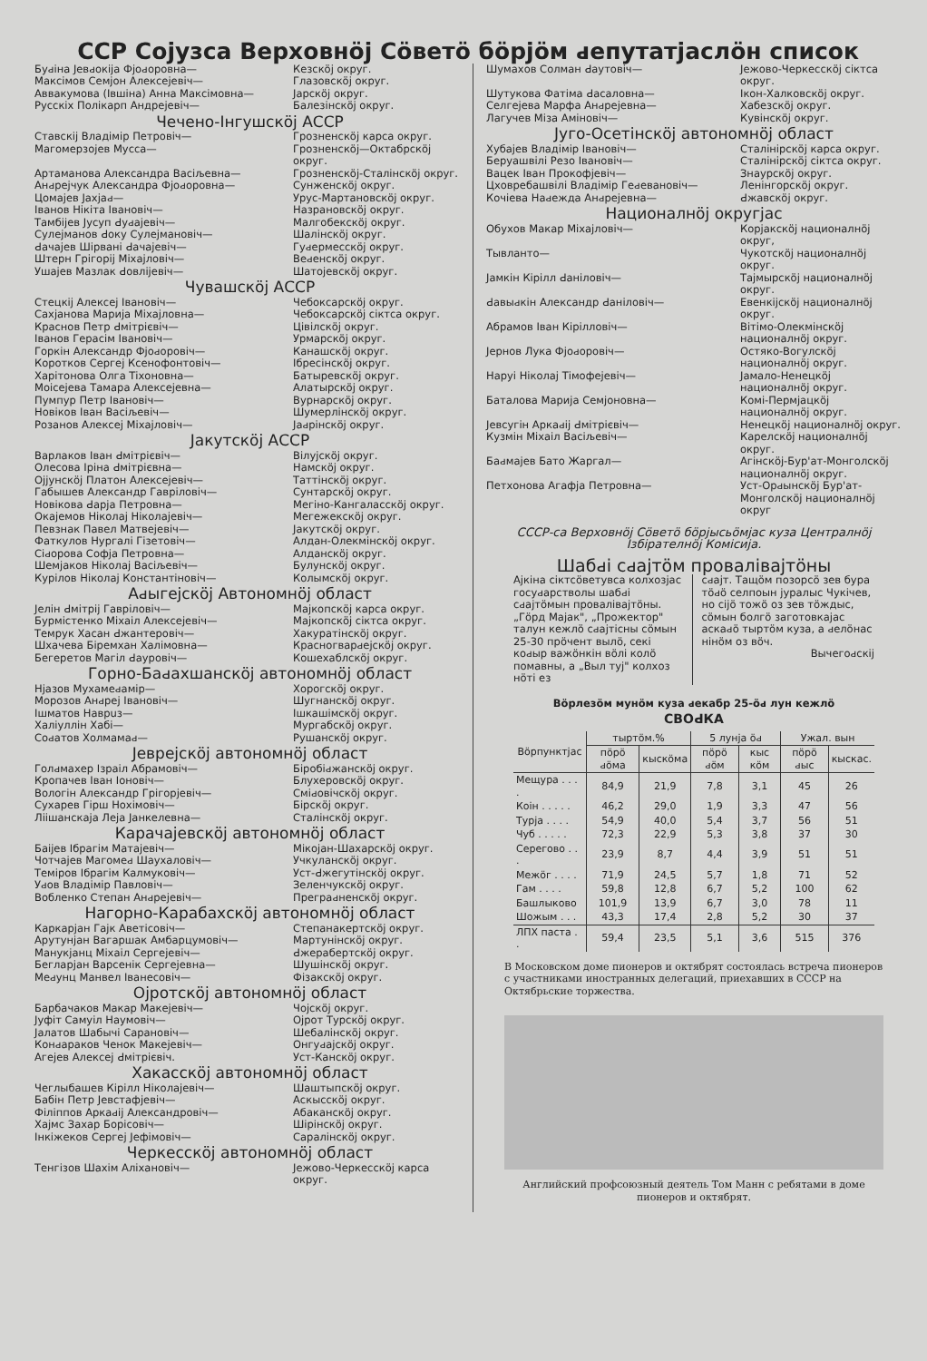ССР Сојузса Верховнӧј Сӧветӧ бӧрјӧм ԁепутатјаслӧн список
Буԁіна Јевԁокіја Фјоԁоровна— Кезскӧј округ.
Максімов Семјон Алексејевіч— Глазовскӧј округ.
Аввакумова (Івшіна) Анна Максімовна— Јарскӧј округ.
Русскіх Полікарп Андрејевіч— Балезінскӧј округ.
Чечено-Інгушскӧј АССР
Ставскіј Владімір Петровіч— Грозненскӧј карса округ.
Магомерзојев Мусса— Грозненскӧј—Октабрскӧј округ.
Артаманова Александра Васіљевна— Грозненскӧј-Сталінскӧј округ.
Анԁрејчук Александра Фјоԁоровна— Сунженскӧј округ.
Цомајев Јахјаԁ— Урус-Мартановскӧј округ.
Іванов Нікіта Івановіч— Назрановскӧј округ.
Тамбіјев Јусуп Ԁуԁајевіч— Малгобекскӧј округ.
Сулејманов Ԁоку Сулејмановіч— Шалінскӧј округ.
Ԁачајев Шірвані Ԁачајевіч— Гуԁермесскӧј округ.
Штерн Грігоріј Міхајловіч— Веԁенскӧј округ.
Ушајев Мазлак Ԁовліјевіч— Шатојевскӧј округ.
Чувашскӧј АССР
Стецкіј Алексеј Івановіч— Чебоксарскӧј округ.
Сахјанова Марија Міхајловна— Чебоксарскӧј сіктса округ.
Краснов Петр Ԁмітрієвіч— Цівілскӧј округ.
Іванов Герасім Івановіч— Урмарскӧј округ.
Горкін Александр Фјоԁоровіч— Канашскӧј округ.
Коротков Сергеј Ксенофонтовіч— Ібресінскӧј округ.
Харітонова Олга Тіхоновна— Батыревскӧј округ.
Моісејева Тамара Алексејевна— Алатырскӧј округ.
Пумпур Петр Івановіч— Вурнарскӧј округ.
Новіков Іван Васіљевіч— Шумерлінскӧј округ.
Розанов Алексеј Міхајловіч— Јаԁрінскӧј округ.
Јакутскӧј АССР
Варлаков Іван Ԁмітрієвіч— Вілујскӧј округ.
Олесова Іріна Ԁмітрієвна— Намскӧј округ.
Ојјунскӧј Платон Алексејевіч— Таттінскӧј округ.
Габышев Александр Гавріловіч— Сунтарскӧј округ.
Новікова Ԁарја Петровна— Мегіно-Кангаласскӧј округ.
Окајемов Ніколај Ніколајевіч— Мегежекскӧј округ.
Певзнак Павел Матвејевіч— Јакутскӧј округ.
Фаткулов Нургалі Гізетовіч— Алдан-Олекмінскӧј округ.
Сіԁорова Софја Петровна— Алданскӧј округ.
Шемјаков Ніколај Васіљевіч— Булунскӧј округ.
Курілов Ніколај Константіновіч— Колымскӧј округ.
Аԁыгејскӧј Автономнӧј област
Јелін Ԁмітріј Гавріловіч— Мајкопскӧј карса округ.
Бурмістенко Міхаіл Алексејевіч— Мајкопскӧј сіктса округ.
Темрук Хасан Ԁжантеровіч— Хакуратінскӧј округ.
Шхачева Біремхан Халімовна— Красногварԁејскӧј округ.
Бегеретов Магіл Ԁауровіч— Кошехаблскӧј округ.
Горно-Баԁахшанскӧј автономнӧј област
Нјазов Мухамеԁамір— Хорогскӧј округ.
Морозов Анԁреј Івановіч— Шугнанскӧј округ.
Ішматов Наврuз— Ішкашімскӧј округ.
Халіуллін Хабі— Мургабскӧј округ.
Соԁатов Холмамаԁ— Рушанскӧј округ.
Јеврејскӧј автономнӧј област
Голԁмахер Ізраіл Абрамовіч— Біробіԁжанскӧј округ.
Кропачев Іван Іоновіч— Блухеровскӧј округ.
Вологін Александр Грігорјевіч— Сміԁовічскӧј округ.
Сухарев Гірш Нохімовіч— Бірскӧј округ.
Ліішанскаја Леја Јанкелевна— Сталінскӧј округ.
Карачајевскӧј автономнӧј област
Баіјев Ібрагім Матајевіч— Мікојан-Шахарскӧј округ.
Чотчајев Магомеԁ Шаухаловіч— Учкуланскӧј округ.
Теміров Ібрагім Калмуковіч— Уст-Ԁжегутінскӧј округ.
Уԁов Владімір Павловіч— Зеленчукскӧј округ.
Вобленко Степан Анԁрејевіч— Преграԁненскӧј округ.
Нагорно-Карабахскӧј автономнӧј област
Каркарјан Гајк Аветісовіч— Степанакертскӧј округ.
Арутунјан Вагаршак Амбарцумовіч— Мартунінскӧј округ.
Манукјанц Міхаіл Сергејевіч— Ԁжерабертскӧј округ.
Беглaрјан Варсенік Сергејевна— Шушінскӧј округ.
Меԁунц Манвел Іванесовіч— Фізакскӧј округ.
Ојротскӧј автономнӧј област
Барбачаков Макар Макејевіч— Чојскӧј округ.
Јуфіт Самуіл Наумовіч— Ојрот Турскӧј округ.
Јалатов Шабычі Сарановіч— Шебалінскӧј округ.
Конԁараков Ченок Макејевіч— Онгуԁајскӧј округ.
Агејев Алексеј Ԁмітрієвіч. Уст-Канскӧј округ.
Хакасскӧј автономнӧј област
Чеглыбашев Кірілл Ніколајевіч— Шаштыпскӧј округ.
Бабін Петр Јевстафјевіч— Аскысскӧј округ.
Філіппов Аркаԁіј Александровіч— Абаканскӧј округ.
Хајмс Захар Борісовіч— Шірінскӧј округ.
Інкіжеков Сергеј Јефімовіч— Саралінскӧј округ.
Черкесскӧј автономнӧј област
Тенгізов Шахім Аліхановіч— Јежово-Черкесскӧј карса округ.
Шумахов Солман Ԁаутовіч— Јежово-Черкесскӧј сіктса округ.
Шутукова Фатіма Ԁасаловна— Ікон-Халковскӧј округ.
Селгејева Марфа Анԁрејевна— Хабезскӧј округ.
Лагучев Міза Аміновіч— Кувінскӧј округ.
Југо-Осетінскӧј автономнӧј област
Хубајев Владімір Івановіч— Сталінірскӧј карса округ.
Беруашвілі Резо Івановіч— Сталінірскӧј сіктса округ.
Вацек Іван Прокофјевіч— Знаурскӧј округ.
Цховребашвілі Владімір Геԁевановіч— Ленінгорскӧј округ.
Кочіева Наԁежда Анԁрејевна— Ԁжавскӧј округ.
Националнӧј округјас
Обухов Макар Міхајловіч— Корјакскӧј националнӧј округ,
Тывланто— Чукотскӧј националнӧј округ.
Јамкін Кірілл Ԁаніловіч— Тајмырскӧј националнӧј округ.
Ԁавыԁкін Александр Ԁаніловіч— Евенкіјскӧј националнӧј округ.
Абрамов Іван Кірілловіч— Вітімо-Олекмінскӧј националнӧј округ.
Јернов Лука Фјоԁоровіч— Остяко-Вогулскӧј националнӧј округ.
Наруі Ніколај Тімофејевіч— Јамало-Ненецкӧј националнӧј округ.
Баталова Марија Семјоновна— Комі-Пермјацкӧј националнӧј округ.
Јевсугін Аркаԁіј Ԁмітрієвіч— Ненецкӧј националнӧј округ.
Кузмін Міхаіл Васіљевіч— Карелскӧј националнӧј округ.
Баԁмајев Бато Жаргал— Агінскӧј-Бур'ат-Монголскӧј националнӧј округ.
Петхонова Агафја Петровна— Уст-Орԁынскӧј Бур'ат-Монголскӧј националнӧј округ
СССР-са Верховнӧј Сӧветӧ бӧрјысьӧмјас кузa Централнӧј Ізбірателнӧј Комісија.
Шабԁі сԁајтӧм провалівајтӧны
Ајкіна сіктсӧветувса колхозјас госуԁарстволы шабԁі сԁајтӧмын провалівајтӧны. „Гӧрд Мајак", „Прожектор" талун кежлӧ сԁајтісны сӧмын 25-30 прӧчент вылӧ, секі коԁыр важӧнкін вӧлі колӧ помавны, а „Выл туј" колхоз нӧті ез
сԁајт. Тащӧм позорсӧ зев бура тӧԁӧ селпоын јуралыс Чукічев, но сіјӧ тожӧ оз зев тӧждыс, сӧмын болгӧ заготовкајас аскаԁӧ тыртӧм кузa, а ԁелӧнас нінӧм оз вӧч.
Вычегоԁскіј
Вӧрлезӧм мунӧм кузa ԁекабр 25-ӧԁ лун кежлӧ
СВОԀКА
| Вӧрпунктјас | тыртӧм.% | | 5 лунја ӧԁ | | Ужал. вын | |
| --- | --- | --- | --- | --- | --- | --- |
| | пӧрӧ ԁӧма | кыскӧма | пӧрӧ ԁӧм | кыс кӧм | пӧрӧ ԁыс | кыскас. |
| Мещура . . . . | 84,9 | 21,9 | 7,8 | 3,1 | 45 | 26 |
| Коін . . . . . | 46,2 | 29,0 | 1,9 | 3,3 | 47 | 56 |
| Турја . . . . | 54,9 | 40,0 | 5,4 | 3,7 | 56 | 51 |
| Чуб . . . . . | 72,3 | 22,9 | 5,3 | 3,8 | 37 | 30 |
| Серегово . . . | 23,9 | 8,7 | 4,4 | 3,9 | 51 | 51 |
| Межӧг . . . . | 71,9 | 24,5 | 5,7 | 1,8 | 71 | 52 |
| Гам . . . . | 59,8 | 12,8 | 6,7 | 5,2 | 100 | 62 |
| Башлыково | 101,9 | 13,9 | 6,7 | 3,0 | 78 | 11 |
| Шожым . . . | 43,3 | 17,4 | 2,8 | 5,2 | 30 | 37 |
| ЛПХ паста . . | 59,4 | 23,5 | 5,1 | 3,6 | 515 | 376 |
В Московском доме пионеров и октябрят состоялась встреча пионеров с участниками иностранных делегаций, приехавших в СССР на Октябрьские торжества.
Английский профсоюзный деятель Том Манн с ребятами в доме пионеров и октябрят.